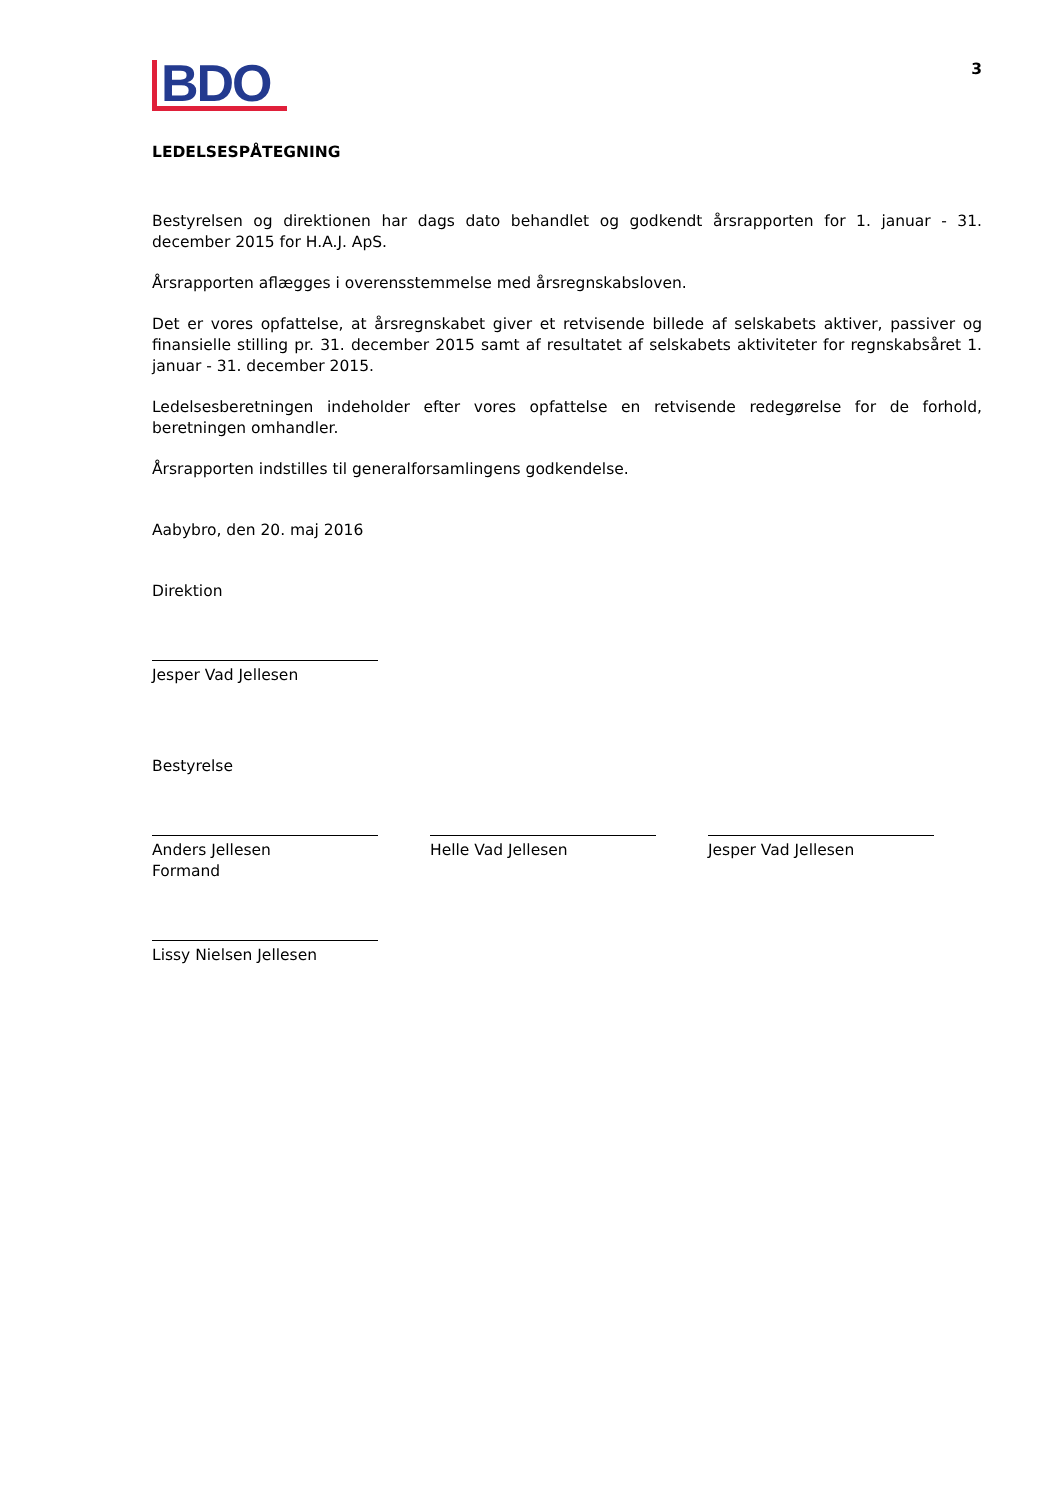BDO
3
LEDELSESPÅTEGNING
Bestyrelsen og direktionen har dags dato behandlet og godkendt årsrapporten for 1. januar - 31. december 2015 for H.A.J. ApS.
Årsrapporten aflægges i overensstemmelse med årsregnskabsloven.
Det er vores opfattelse, at årsregnskabet giver et retvisende billede af selskabets aktiver, passiver og finansielle stilling pr. 31. december 2015 samt af resultatet af selskabets aktiviteter for regnskabsåret 1. januar - 31. december 2015.
Ledelsesberetningen indeholder efter vores opfattelse en retvisende redegørelse for de forhold, beretningen omhandler.
Årsrapporten indstilles til generalforsamlingens godkendelse.
Aabybro, den 20. maj 2016
Direktion
Jesper Vad Jellesen
Bestyrelse
Anders Jellesen
Formand
Helle Vad Jellesen Jesper Vad Jellesen
Lissy Nielsen Jellesen